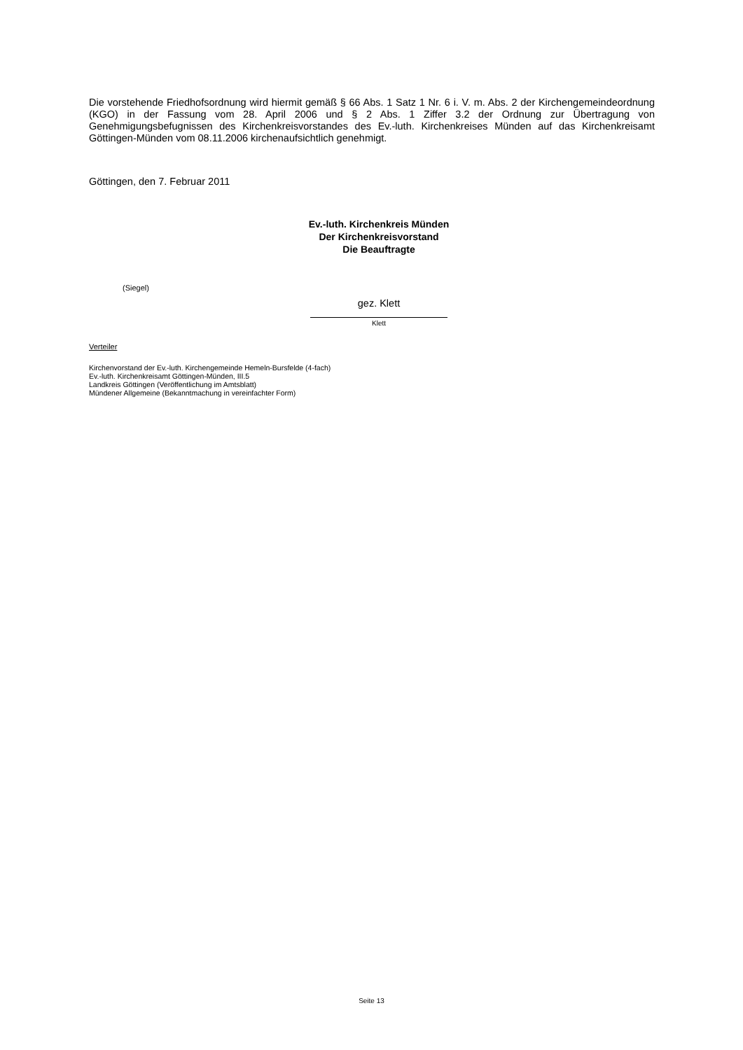Die vorstehende Friedhofsordnung wird hiermit gemäß § 66 Abs. 1 Satz 1 Nr. 6 i. V. m. Abs. 2 der Kirchengemeindeordnung (KGO) in der Fassung vom 28. April 2006 und § 2 Abs. 1 Ziffer 3.2 der Ordnung zur Übertragung von Genehmigungsbefugnissen des Kirchenkreisvorstandes des Ev.-luth. Kirchenkreises Münden auf das Kirchenkreisamt Göttingen-Münden vom 08.11.2006 kirchenaufsichtlich genehmigt.
Göttingen, den 7. Februar 2011
Ev.-luth. Kirchenkreis Münden
Der Kirchenkreisvorstand
Die Beauftragte
(Siegel)
gez. Klett
Klett
Verteiler
Kirchenvorstand der Ev.-luth. Kirchengemeinde Hemeln-Bursfelde (4-fach)
Ev.-luth. Kirchenkreisamt Göttingen-Münden, III.5
Landkreis Göttingen (Veröffentlichung im Amtsblatt)
Mündener Allgemeine (Bekanntmachung in vereinfachter Form)
Seite 13